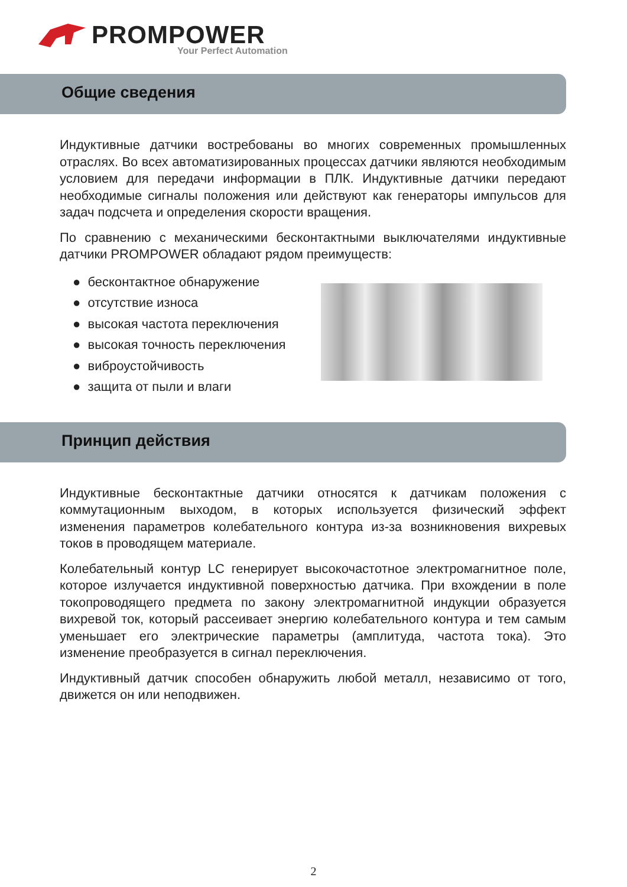PROMPOWER
Your Perfect Automation
Общие сведения
Индуктивные датчики востребованы во многих современных промышленных отраслях. Во всех автоматизированных процессах датчики являются необходимым условием для передачи информации в ПЛК. Индуктивные датчики передают необходимые сигналы положения или действуют как генераторы импульсов для задач подсчета и определения скорости вращения.
По сравнению с механическими бесконтактными выключателями индуктивные датчики PROMPOWER обладают рядом преимуществ:
● бесконтактное обнаружение
● отсутствие износа
● высокая частота переключения
● высокая точность переключения
● виброустойчивость
● защита от пыли и влаги
Принцип действия
Индуктивные бесконтактные датчики относятся к датчикам положения с коммутационным выходом, в которых используется физический эффект изменения параметров колебательного контура из-за возникновения вихревых токов в проводящем материале.
Колебательный контур LC генерирует высокочастотное электромагнитное поле, которое излучается индуктивной поверхностью датчика. При вхождении в поле токопроводящего предмета по закону электромагнитной индукции образуется вихревой ток, который рассеивает энергию колебательного контура и тем самым уменьшает его электрические параметры (амплитуда, частота тока). Это изменение преобразуется в сигнал переключения.
Индуктивный датчик способен обнаружить любой металл, независимо от того, движется он или неподвижен.
2